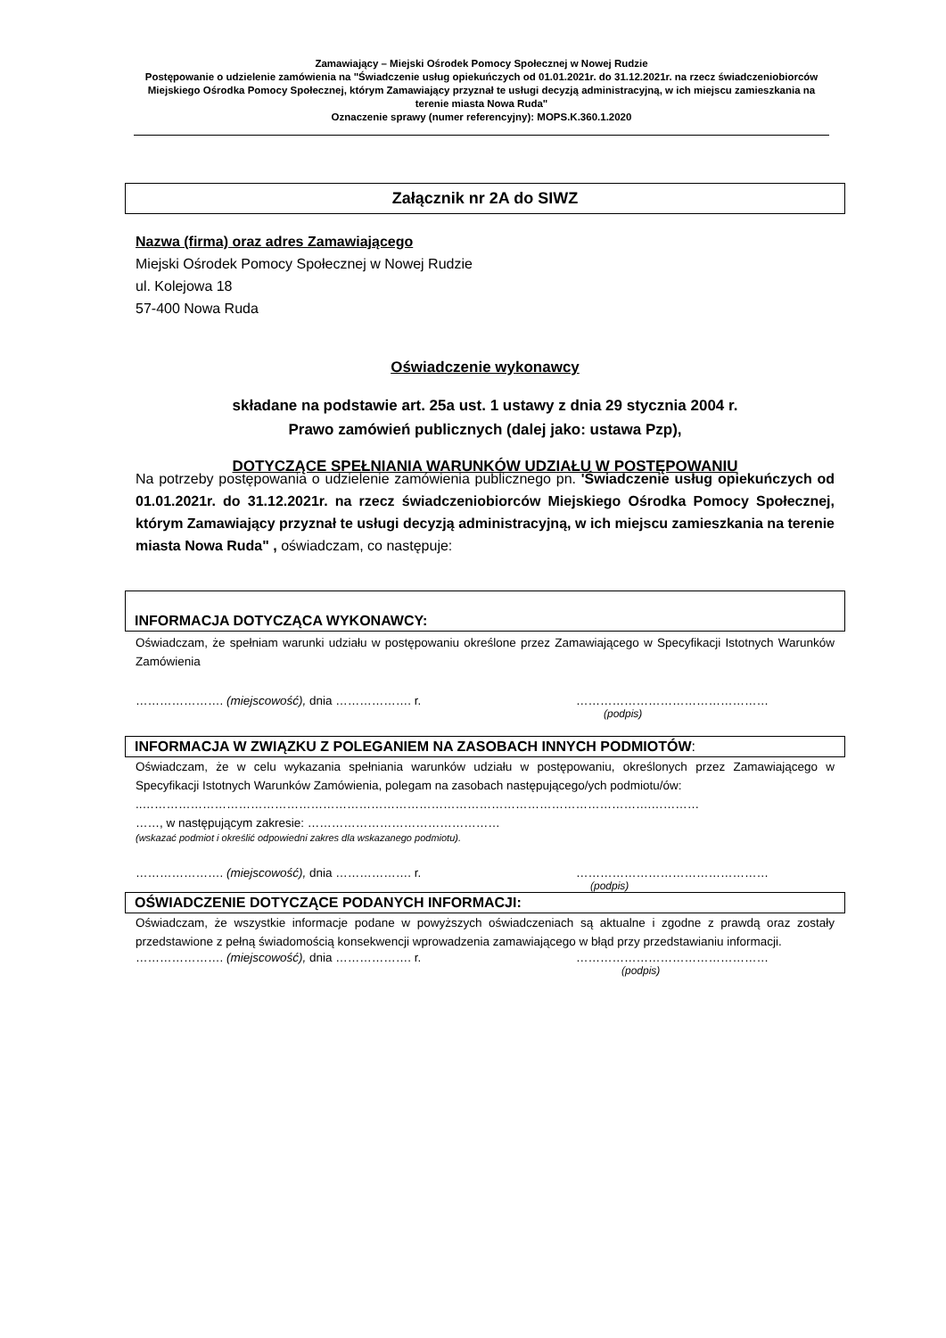Zamawiający – Miejski Ośrodek Pomocy Społecznej w Nowej Rudzie
Postępowanie o udzielenie zamówienia na "Świadczenie usług opiekuńczych od 01.01.2021r. do 31.12.2021r. na rzecz świadczeniobiorców Miejskiego Ośrodka Pomocy Społecznej, którym Zamawiający przyznał te usługi decyzją administracyjną, w ich miejscu zamieszkania na terenie miasta Nowa Ruda"
Oznaczenie sprawy (numer referencyjny): MOPS.K.360.1.2020
Załącznik nr 2A do SIWZ
Nazwa (firma) oraz adres Zamawiającego
Miejski Ośrodek Pomocy Społecznej w Nowej Rudzie
ul. Kolejowa 18
57-400 Nowa Ruda
Oświadczenie wykonawcy
składane na podstawie art. 25a ust. 1 ustawy z dnia 29 stycznia 2004 r.
Prawo zamówień publicznych (dalej jako: ustawa Pzp),
DOTYCZĄCE SPEŁNIANIA WARUNKÓW UDZIAŁU W POSTĘPOWANIU
Na potrzeby postępowania o udzielenie zamówienia publicznego pn. 'Świadczenie usług opiekuńczych od 01.01.2021r. do 31.12.2021r. na rzecz świadczeniobiorców Miejskiego Ośrodka Pomocy Społecznej, którym Zamawiający przyznał te usługi decyzją administracyjną, w ich miejscu zamieszkania na terenie miasta Nowa Ruda" , oświadczam, co następuje:
INFORMACJA DOTYCZĄCA WYKONAWCY:
Oświadczam, że spełniam warunki udziału w postępowaniu określone przez Zamawiającego w Specyfikacji Istotnych Warunków Zamówienia
…………………. (miejscowość), dnia ………………. r. …………………………………………
(podpis)
INFORMACJA W ZWIĄZKU Z POLEGANIEM NA ZASOBACH INNYCH PODMIOTÓW:
Oświadczam, że w celu wykazania spełniania warunków udziału w postępowaniu, określonych przez Zamawiającego w Specyfikacji Istotnych Warunków Zamówienia, polegam na zasobach następującego/ych podmiotu/ów:
..……………………………………………………………………………………………………………….…………
……, w następującym zakresie: …………………………………………
(wskazać podmiot i określić odpowiedni zakres dla wskazanego podmiotu).
…………………. (miejscowość), dnia ………………. r. …………………………………………
(podpis)
OŚWIADCZENIE DOTYCZĄCE PODANYCH INFORMACJI:
Oświadczam, że wszystkie informacje podane w powyższych oświadczeniach są aktualne i zgodne z prawdą oraz zostały przedstawione z pełną świadomością konsekwencji wprowadzenia zamawiającego w błąd przy przedstawianiu informacji.
…………………. (miejscowość), dnia ………………. r. …………………………………………
(podpis)